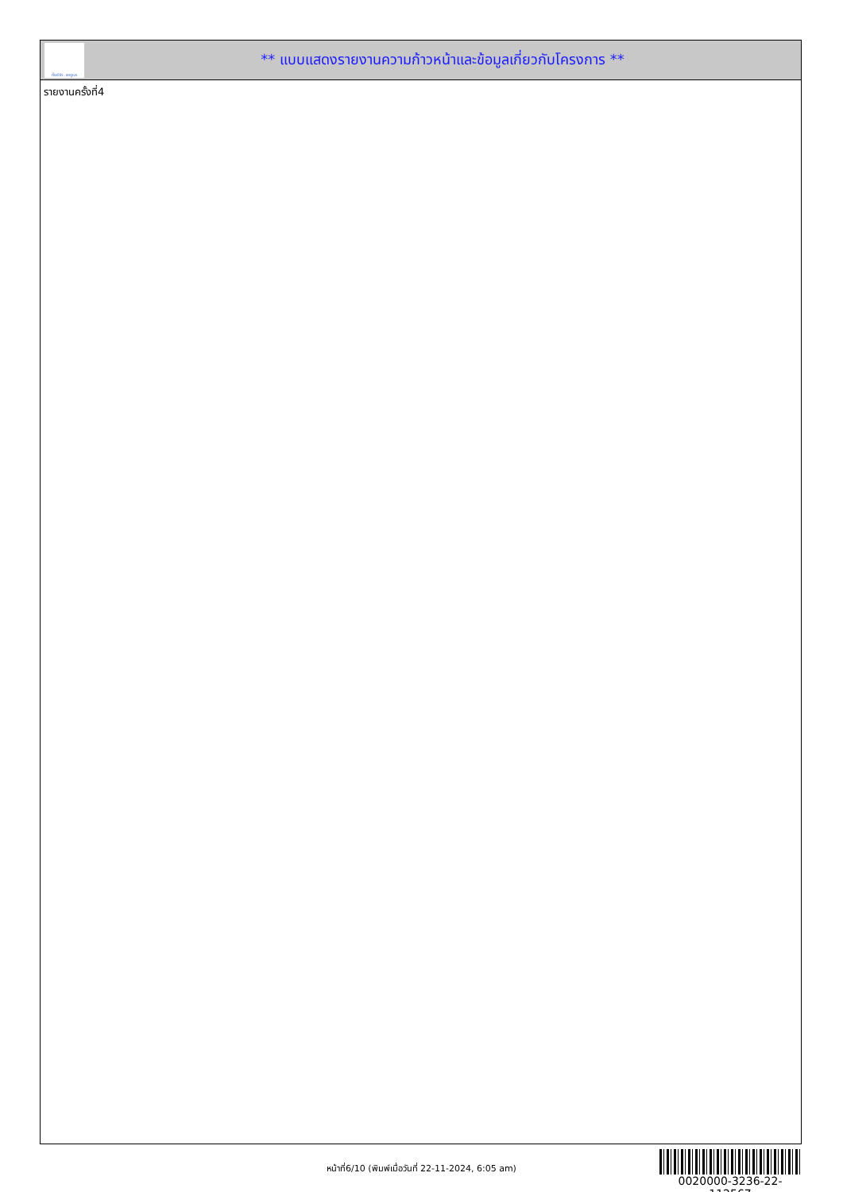ทั้งชีวิต..เราดูแล
** แบบแสดงรายงานความก้าวหน้าและข้อมูลเกี่ยวกับโครงการ **
รายงานครั้งที่4
หน้าที่6/10 (พิมพ์เมื่อวันที่ 22-11-2024, 6:05 am)
0020000-3236-22-112567